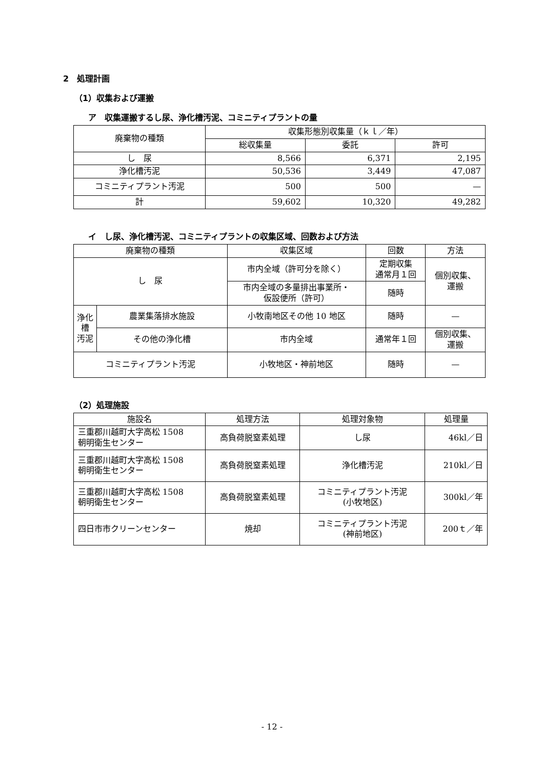2　処理計画
（1）収集および運搬
ア　収集運搬するし尿、浄化槽汚泥、コミニティプラントの量
| 廃棄物の種類 | 収集形態別収集量（ｋｌ／年） | | |
| --- | --- | --- | --- |
| | 総収集量 | 委託 | 許可 |
| し 尿 | 8,566 | 6,371 | 2,195 |
| 浄化槽汚泥 | 50,536 | 3,449 | 47,087 |
| コミニティプラント汚泥 | 500 | 500 | — |
| 計 | 59,602 | 10,320 | 49,282 |
イ　し尿、浄化槽汚泥、コミニティプラントの収集区域、回数および方法
| 廃棄物の種類 | | 収集区域 | 回数 | 方法 |
| --- | --- | --- | --- | --- |
| し 尿 | | 市内全域（許可分を除く） | 定期収集 通常月１回 | 個別収集、 運搬 |
| | | 市内全域の多量排出事業所・ 仮設便所（許可） | 随時 | |
| 浄化槽 汚泥 | 農業集落排水施設 | 小牧南地区その他 10 地区 | 随時 | — |
| | その他の浄化槽 | 市内全域 | 通常年１回 | 個別収集、 運搬 |
| コミニティプラント汚泥 | | 小牧地区・神前地区 | 随時 | — |
（2）処理施設
| 施設名 | 処理方法 | 処理対象物 | 処理量 |
| --- | --- | --- | --- |
| 三重郡川越町大字高松 1508 朝明衛生センター | 高負荷脱窒素処理 | し尿 | 46kl／日 |
| 三重郡川越町大字高松 1508 朝明衛生センター | 高負荷脱窒素処理 | 浄化槽汚泥 | 210kl／日 |
| 三重郡川越町大字高松 1508 朝明衛生センター | 高負荷脱窒素処理 | コミニティプラント汚泥 (小牧地区) | 300kl／年 |
| 四日市市クリーンセンター | 焼却 | コミニティプラント汚泥 (神前地区) | 200ｔ／年 |
- 12 -